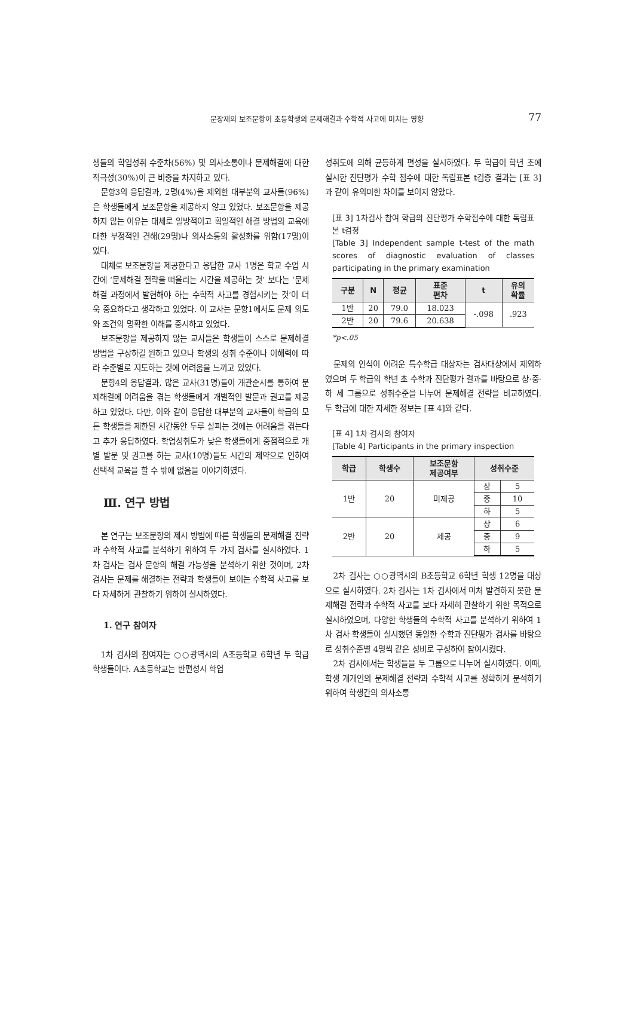문장제의 보조문항이 초등학생의 문제해결과 수학적 사고에 미치는 영향 77
생들의 학업성취 수준차(56%) 및 의사소통이나 문제해결에 대한 적극성(30%)이 큰 비중을 차지하고 있다.
문항3의 응답결과, 2명(4%)을 제외한 대부분의 교사들(96%)은 학생들에게 보조문항을 제공하지 않고 있었다. 보조문항을 제공하지 않는 이유는 대체로 일방적이고 획일적인 해결 방법의 교육에 대한 부정적인 견해(29명)나 의사소통의 활성화를 위함(17명)이었다.
대체로 보조문항을 제공한다고 응답한 교사 1명은 학교 수업 시간에 ‘문제해결 전략을 떠올리는 시간을 제공하는 것’ 보다는 ‘문제해결 과정에서 발현해야 하는 수학적 사고를 경험시키는 것’이 더욱 중요하다고 생각하고 있었다. 이 교사는 문항1에서도 문제 의도와 조건의 명확한 이해를 중시하고 있었다.
보조문항을 제공하지 않는 교사들은 학생들이 스스로 문제해결 방법을 구상하길 원하고 있으나 학생의 성취 수준이나 이해력에 따라 수준별로 지도하는 것에 어려움을 느끼고 있었다.
문항4의 응답결과, 많은 교사(31명)들이 개관순시를 통하여 문제해결에 어려움을 겪는 학생들에게 개별적인 발문과 권고를 제공하고 있었다. 다만, 이와 같이 응답한 대부분의 교사들이 학급의 모든 학생들을 제한된 시간동안 두루 살피는 것에는 어려움을 겪는다고 추가 응답하였다. 학업성취도가 낮은 학생들에게 중점적으로 개별 발문 및 권고를 하는 교사(10명)들도 시간의 제약으로 인하여 선택적 교육을 할 수 밖에 없음을 이야기하였다.
Ⅲ. 연구 방법
본 연구는 보조문항의 제시 방법에 따른 학생들의 문제해결 전략과 수학적 사고를 분석하기 위하여 두 가지 검사를 실시하였다. 1차 검사는 검사 문항의 해결 가능성을 분석하기 위한 것이며, 2차 검사는 문제를 해결하는 전략과 학생들이 보이는 수학적 사고를 보다 자세하게 관찰하기 위하여 실시하였다.
1. 연구 참여자
1차 검사의 참여자는 ○○광역시의 A초등학교 6학년 두 학급 학생들이다. A초등학교는 반편성시 학업
성취도에 의해 균등하게 편성을 실시하였다. 두 학급이 학년 초에 실시한 진단평가 수학 점수에 대한 독립표본 t검증 결과는 [표 3]과 같이 유의미한 차이를 보이지 않았다.
[표 3] 1차검사 참여 학급의 진단평가 수학점수에 대한 독립표본 t검정
[Table 3] Independent sample t-test of the math scores of diagnostic evaluation of classes participating in the primary examination
| 구분 | N | 평균 | 표준 편차 | t | 유의 확률 |
| --- | --- | --- | --- | --- | --- |
| 1반 | 20 | 79.0 | 18.023 | -.098 | .923 |
| 2반 | 20 | 79.6 | 20.638 | | |
*p<.05
문제의 인식이 어려운 특수학급 대상자는 검사대상에서 제외하였으며 두 학급의 학년 초 수학과 진단평가 결과를 바탕으로 상·중·하 세 그룹으로 성취수준을 나누어 문제해결 전략을 비교하였다. 두 학급에 대한 자세한 정보는 [표 4]와 같다.
[표 4] 1차 검사의 참여자
[Table 4] Participants in the primary inspection
| 학급 | 학생수 | 보조문항 제공여부 | 성취수준 | |
| --- | --- | --- | --- | --- |
| 1반 | 20 | 미제공 | 상 | 5 |
| | | | 중 | 10 |
| | | | 하 | 5 |
| 2반 | 20 | 제공 | 상 | 6 |
| | | | 중 | 9 |
| | | | 하 | 5 |
2차 검사는 ○○광역시의 B초등학교 6학년 학생 12명을 대상으로 실시하였다. 2차 검사는 1차 검사에서 미처 발견하지 못한 문제해결 전략과 수학적 사고를 보다 자세히 관찰하기 위한 목적으로 실시하였으며, 다양한 학생들의 수학적 사고를 분석하기 위하여 1차 검사 학생들이 실시했던 동일한 수학과 진단평가 검사를 바탕으로 성취수준별 4명씩 같은 성비로 구성하여 참여시켰다.
2차 검사에서는 학생들을 두 그룹으로 나누어 실시하였다. 이때, 학생 개개인의 문제해결 전략과 수학적 사고를 정확하게 분석하기 위하여 학생간의 의사소통